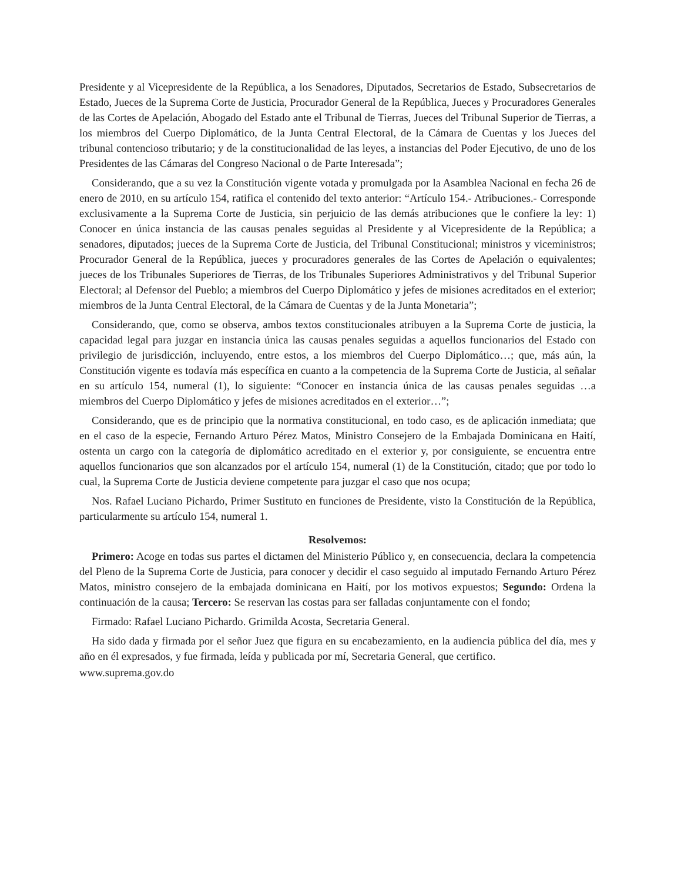Presidente y al Vicepresidente de la República, a los Senadores, Diputados, Secretarios de Estado, Subsecretarios de Estado, Jueces de la Suprema Corte de Justicia, Procurador General de la República, Jueces y Procuradores Generales de las Cortes de Apelación, Abogado del Estado ante el Tribunal de Tierras, Jueces del Tribunal Superior de Tierras, a los miembros del Cuerpo Diplomático, de la Junta Central Electoral, de la Cámara de Cuentas y los Jueces del tribunal contencioso tributario; y de la constitucionalidad de las leyes, a instancias del Poder Ejecutivo, de uno de los Presidentes de las Cámaras del Congreso Nacional o de Parte Interesada”;
Considerando, que a su vez la Constitución vigente votada y promulgada por la Asamblea Nacional en fecha 26 de enero de 2010, en su artículo 154, ratifica el contenido del texto anterior: “Artículo 154.- Atribuciones.- Corresponde exclusivamente a la Suprema Corte de Justicia, sin perjuicio de las demás atribuciones que le confiere la ley: 1) Conocer en única instancia de las causas penales seguidas al Presidente y al Vicepresidente de la República; a senadores, diputados; jueces de la Suprema Corte de Justicia, del Tribunal Constitucional; ministros y viceministros; Procurador General de la República, jueces y procuradores generales de las Cortes de Apelación o equivalentes; jueces de los Tribunales Superiores de Tierras, de los Tribunales Superiores Administrativos y del Tribunal Superior Electoral; al Defensor del Pueblo; a miembros del Cuerpo Diplomático y jefes de misiones acreditados en el exterior; miembros de la Junta Central Electoral, de la Cámara de Cuentas y de la Junta Monetaria”;
Considerando, que, como se observa, ambos textos constitucionales atribuyen a la Suprema Corte de justicia, la capacidad legal para juzgar en instancia única las causas penales seguidas a aquellos funcionarios del Estado con privilegio de jurisdicción, incluyendo, entre estos, a los miembros del Cuerpo Diplomático…; que, más aún, la Constitución vigente es todavía más específica en cuanto a la competencia de la Suprema Corte de Justicia, al señalar en su artículo 154, numeral (1), lo siguiente: “Conocer en instancia única de las causas penales seguidas …a miembros del Cuerpo Diplomático y jefes de misiones acreditados en el exterior…”;
Considerando, que es de principio que la normativa constitucional, en todo caso, es de aplicación inmediata; que en el caso de la especie, Fernando Arturo Pérez Matos, Ministro Consejero de la Embajada Dominicana en Haití, ostenta un cargo con la categoría de diplomático acreditado en el exterior y, por consiguiente, se encuentra entre aquellos funcionarios que son alcanzados por el artículo 154, numeral (1) de la Constitución, citado; que por todo lo cual, la Suprema Corte de Justicia deviene competente para juzgar el caso que nos ocupa;
Nos. Rafael Luciano Pichardo, Primer Sustituto en funciones de Presidente, visto la Constitución de la República, particularmente su artículo 154, numeral 1.
Resolvemos:
Primero: Acoge en todas sus partes el dictamen del Ministerio Público y, en consecuencia, declara la competencia del Pleno de la Suprema Corte de Justicia, para conocer y decidir el caso seguido al imputado Fernando Arturo Pérez Matos, ministro consejero de la embajada dominicana en Haití, por los motivos expuestos; Segundo: Ordena la continuación de la causa; Tercero: Se reservan las costas para ser falladas conjuntamente con el fondo;
Firmado: Rafael Luciano Pichardo. Grimilda Acosta, Secretaria General.
Ha sido dada y firmada por el señor Juez que figura en su encabezamiento, en la audiencia pública del día, mes y año en él expresados, y fue firmada, leída y publicada por mí, Secretaria General, que certifico.
www.suprema.gov.do